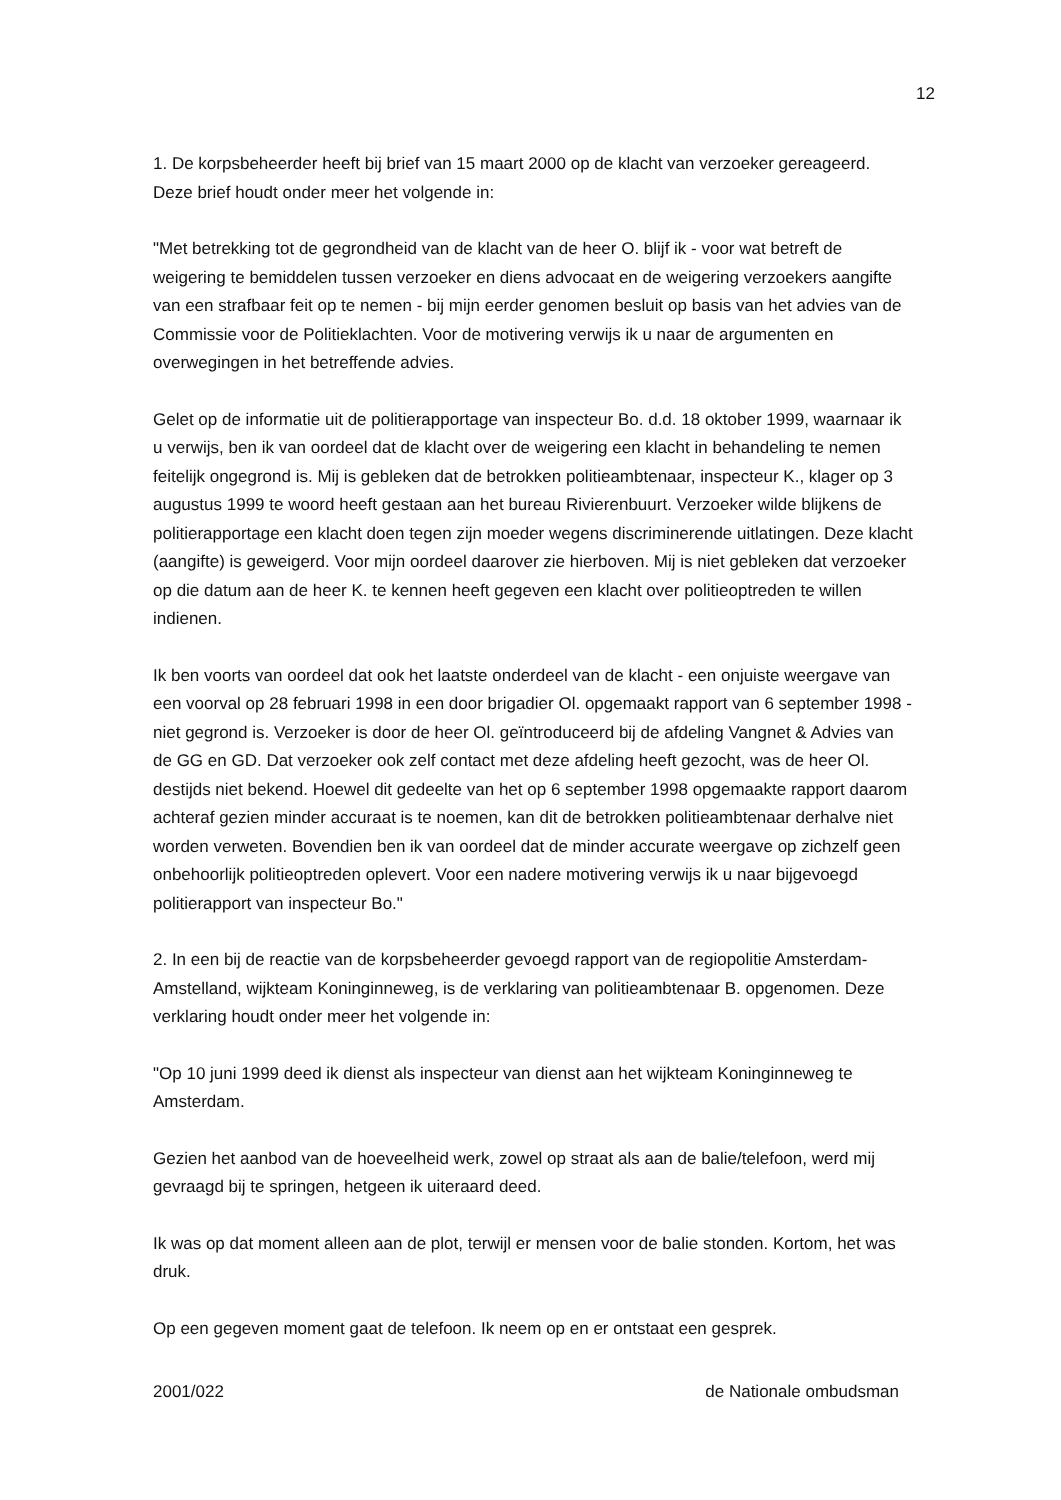12
1. De korpsbeheerder heeft bij brief van 15 maart 2000 op de klacht van verzoeker gereageerd. Deze brief houdt onder meer het volgende in:
"Met betrekking tot de gegrondheid van de klacht van de heer O. blijf ik - voor wat betreft de weigering te bemiddelen tussen verzoeker en diens advocaat en de weigering verzoekers aangifte van een strafbaar feit op te nemen - bij mijn eerder genomen besluit op basis van het advies van de Commissie voor de Politieklachten. Voor de motivering verwijs ik u naar de argumenten en overwegingen in het betreffende advies.
Gelet op de informatie uit de politierapportage van inspecteur Bo. d.d. 18 oktober 1999, waarnaar ik u verwijs, ben ik van oordeel dat de klacht over de weigering een klacht in behandeling te nemen feitelijk ongegrond is. Mij is gebleken dat de betrokken politieambtenaar, inspecteur K., klager op 3 augustus 1999 te woord heeft gestaan aan het bureau Rivierenbuurt. Verzoeker wilde blijkens de politierapportage een klacht doen tegen zijn moeder wegens discriminerende uitlatingen. Deze klacht (aangifte) is geweigerd. Voor mijn oordeel daarover zie hierboven. Mij is niet gebleken dat verzoeker op die datum aan de heer K. te kennen heeft gegeven een klacht over politieoptreden te willen indienen.
Ik ben voorts van oordeel dat ook het laatste onderdeel van de klacht - een onjuiste weergave van een voorval op 28 februari 1998 in een door brigadier Ol. opgemaakt rapport van 6 september 1998 - niet gegrond is. Verzoeker is door de heer Ol. geïntroduceerd bij de afdeling Vangnet & Advies van de GG en GD. Dat verzoeker ook zelf contact met deze afdeling heeft gezocht, was de heer Ol. destijds niet bekend. Hoewel dit gedeelte van het op 6 september 1998 opgemaakte rapport daarom achteraf gezien minder accuraat is te noemen, kan dit de betrokken politieambtenaar derhalve niet worden verweten. Bovendien ben ik van oordeel dat de minder accurate weergave op zichzelf geen onbehoorlijk politieoptreden oplevert. Voor een nadere motivering verwijs ik u naar bijgevoegd politierapport van inspecteur Bo."
2. In een bij de reactie van de korpsbeheerder gevoegd rapport van de regiopolitie Amsterdam-Amstelland, wijkteam Koninginneweg, is de verklaring van politieambtenaar B. opgenomen. Deze verklaring houdt onder meer het volgende in:
"Op 10 juni 1999 deed ik dienst als inspecteur van dienst aan het wijkteam Koninginneweg te Amsterdam.
Gezien het aanbod van de hoeveelheid werk, zowel op straat als aan de balie/telefoon, werd mij gevraagd bij te springen, hetgeen ik uiteraard deed.
Ik was op dat moment alleen aan de plot, terwijl er mensen voor de balie stonden. Kortom, het was druk.
Op een gegeven moment gaat de telefoon. Ik neem op en er ontstaat een gesprek.
2001/022 de Nationale ombudsman